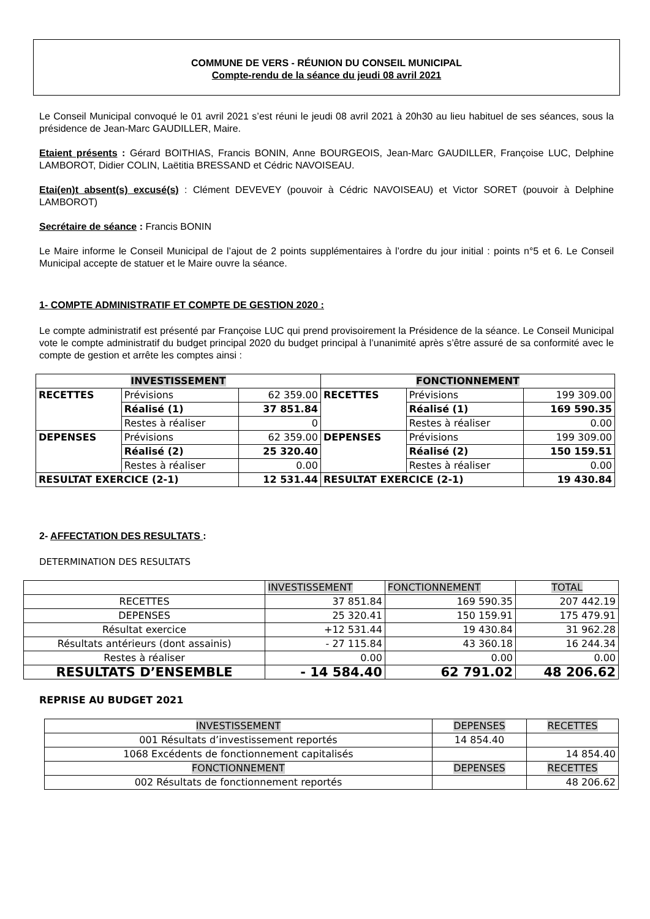COMMUNE DE VERS - RÉUNION DU CONSEIL MUNICIPAL
Compte-rendu de la séance du jeudi 08 avril 2021
Le Conseil Municipal convoqué le 01 avril 2021 s’est réuni le jeudi 08 avril 2021 à 20h30 au lieu habituel de ses séances, sous la présidence de Jean-Marc GAUDILLER, Maire.
Etaient présents : Gérard BOITHIAS, Francis BONIN, Anne BOURGEOIS, Jean-Marc GAUDILLER, Françoise LUC, Delphine LAMBOROT, Didier COLIN, Laëtitia BRESSAND et Cédric NAVOISEAU.
Etai(en)t absent(s) excusé(s) : Clément DEVEVEY (pouvoir à Cédric NAVOISEAU) et Victor SORET (pouvoir à Delphine LAMBOROT)
Secrétaire de séance : Francis BONIN
Le Maire informe le Conseil Municipal de l’ajout de 2 points supplémentaires à l’ordre du jour initial : points n°5 et 6. Le Conseil Municipal accepte de statuer et le Maire ouvre la séance.
1- COMPTE ADMINISTRATIF ET COMPTE DE GESTION 2020 :
Le compte administratif est présenté par Françoise LUC qui prend provisoirement la Présidence de la séance. Le Conseil Municipal vote le compte administratif du budget principal 2020 du budget principal à l’unanimité après s’être assuré de sa conformité avec le compte de gestion et arrête les comptes ainsi :
| INVESTISSEMENT | | | FONCTIONNEMENT | | |
| RECETTES | Prévisions | 62 359.00 | RECETTES | Prévisions | 199 309.00 |
| | Réalisé (1) | 37 851.84 | | Réalisé (1) | 169 590.35 |
| | Restes à réaliser | 0 | | Restes à réaliser | 0.00 |
| DEPENSES | Prévisions | 62 359.00 | DEPENSES | Prévisions | 199 309.00 |
| | Réalisé (2) | 25 320.40 | | Réalisé (2) | 150 159.51 |
| | Restes à réaliser | 0.00 | | Restes à réaliser | 0.00 |
| RESULTAT EXERCICE (2-1) | | 12 531.44 | RESULTAT EXERCICE (2-1) | | 19 430.84 |
2- AFFECTATION DES RESULTATS :
DETERMINATION DES RESULTATS
| | INVESTISSEMENT | FONCTIONNEMENT | TOTAL |
| RECETTES | 37 851.84 | 169 590.35 | 207 442.19 |
| DEPENSES | 25 320.41 | 150 159.91 | 175 479.91 |
| Résultat exercice | +12 531.44 | 19 430.84 | 31 962.28 |
| Résultats antérieurs (dont assainis) | - 27 115.84 | 43 360.18 | 16 244.34 |
| Restes à réaliser | 0.00 | 0.00 | 0.00 |
| RESULTATS D’ENSEMBLE | - 14 584.40 | 62 791.02 | 48 206.62 |
REPRISE AU BUDGET 2021
| INVESTISSEMENT | DEPENSES | RECETTES |
| 001 Résultats d’investissement reportés | 14 854.40 | |
| 1068 Excédents de fonctionnement capitalisés | | 14 854.40 |
| FONCTIONNEMENT | DEPENSES | RECETTES |
| 002 Résultats de fonctionnement reportés | | 48 206.62 |